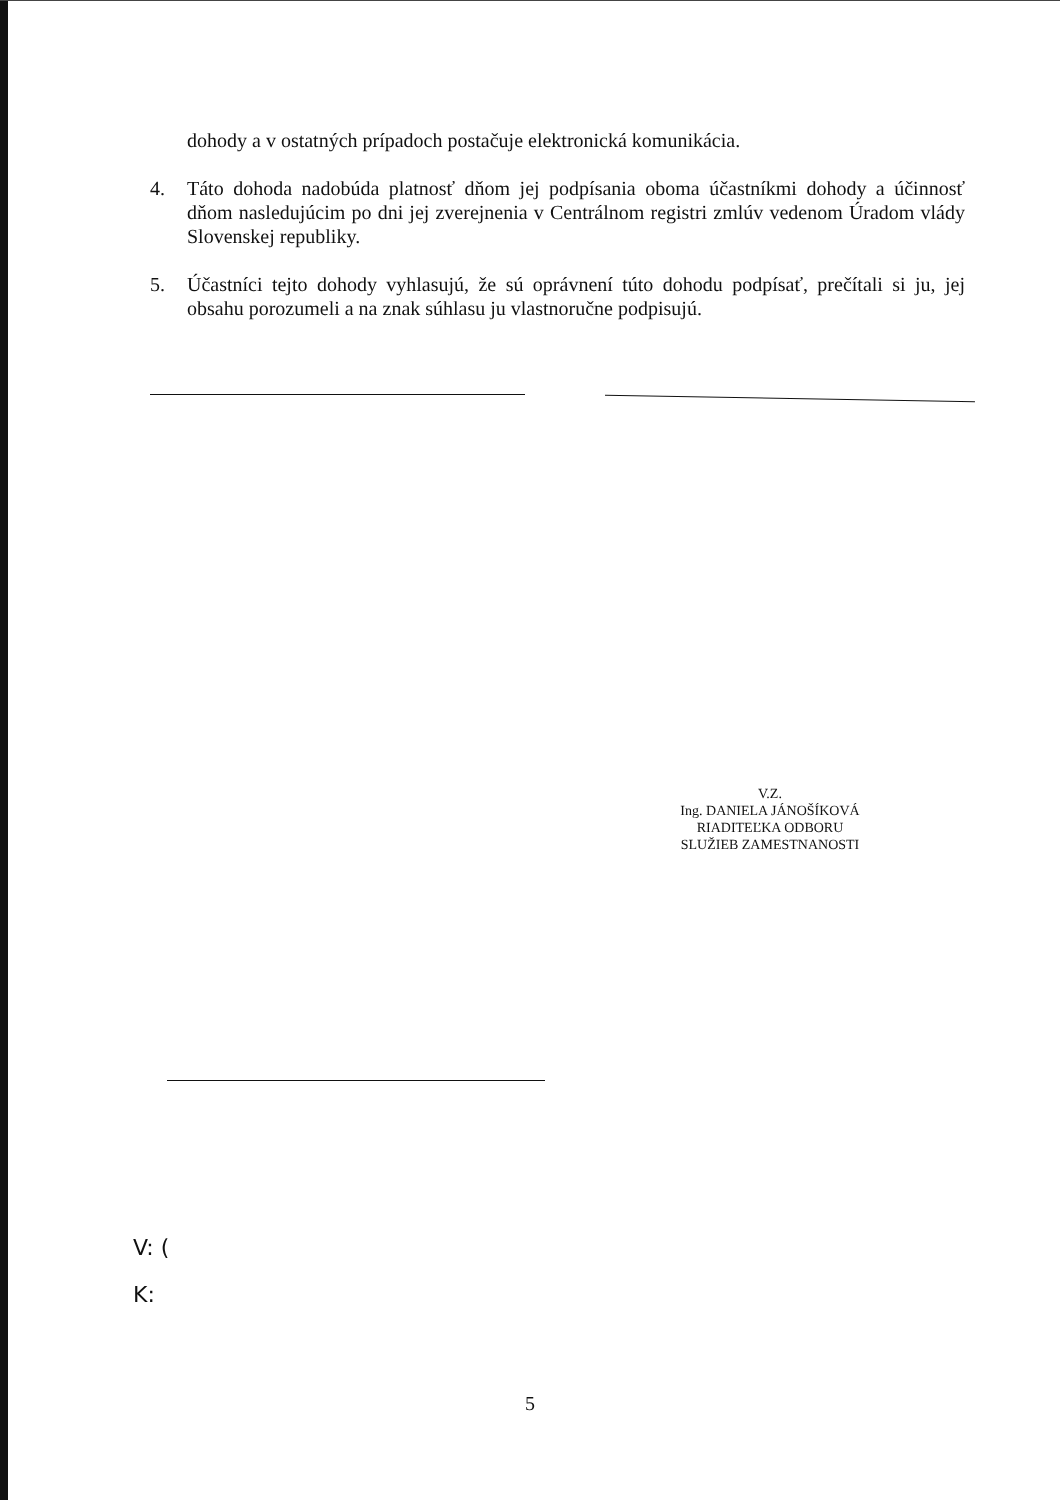dohody a v ostatných prípadoch postačuje elektronická komunikácia.
4. Táto dohoda nadobúda platnosť dňom jej podpísania oboma účastníkmi dohody a účinnosť dňom nasledujúcim po dni jej zverejnenia v Centrálnom registri zmlúv vedenom Úradom vlády Slovenskej republiky.
5. Účastníci tejto dohody vyhlasujú, že sú oprávnení túto dohodu podpísať, prečítali si ju, jej obsahu porozumeli a na znak súhlasu ju vlastnoručne podpisujú.
V.Z.
Ing. DANIELA JÁNOŠÍKOVÁ
RIADITEĽKA ODBORU
SLUŽIEB ZAMESTNANOSTI
V: (
K:
5